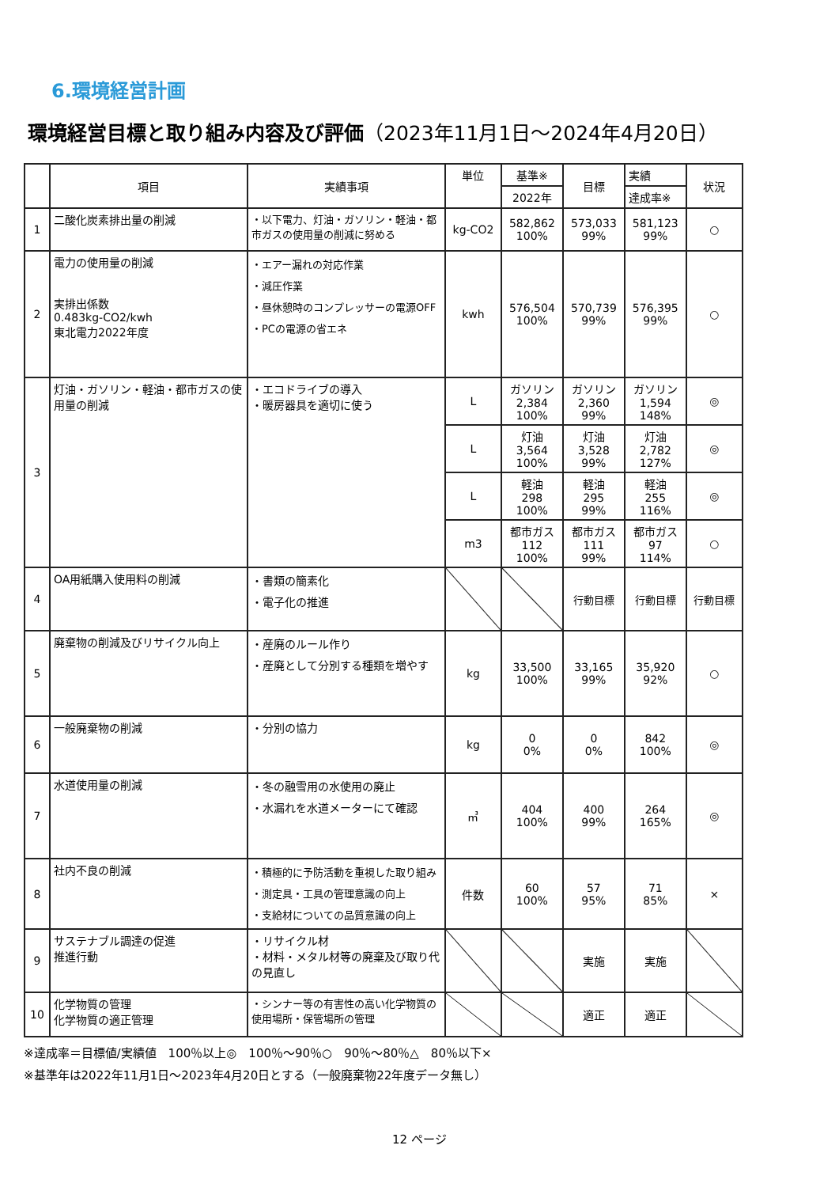6.環境経営計画
環境経営目標と取り組み内容及び評価（2023年11月1日～2024年4月20日）
| | 項目 | 実績事項 | 単位 | 基準※ | 目標 | 実績 | 状況 |
| --- | --- | --- | --- | --- | --- | --- | --- |
| | | | | 2022年 | | 達成率※ | |
| 1 | 二酸化炭素排出量の削減 | ・以下電力、灯油・ガソリン・軽油・都市ガスの使用量の削減に努める | kg-CO2 | 582,862 100% | 573,033 99% | 581,123 99% | ○ |
| 2 | 電力の使用量の削減 実排出係数 0.483kg-CO2/kwh 東北電力2022年度 | ・エアー漏れの対応作業 ・減圧作業 ・昼休憩時のコンプレッサーの電源OFF ・PCの電源の省エネ | kwh | 576,504 100% | 570,739 99% | 576,395 99% | ○ |
| 3 | 灯油・ガソリン・軽油・都市ガスの使用量の削減 | ・エコドライブの導入 ・暖房器具を適切に使う | L | ガソリン 2,384 100% | ガソリン 2,360 99% | ガソリン 1,594 148% | ◎ |
| | | | L | 灯油 3,564 100% | 灯油 3,528 99% | 灯油 2,782 127% | ◎ |
| | | | L | 軽油 298 100% | 軽油 295 99% | 軽油 255 116% | ◎ |
| | | | m3 | 都市ガス 112 100% | 都市ガス 111 99% | 都市ガス 97 114% | ○ |
| 4 | OA用紙購入使用料の削減 | ・書類の簡素化 ・電子化の推進 | | | 行動目標 | 行動目標 | 行動目標 |
| 5 | 廃棄物の削減及びリサイクル向上 | ・産廃のルール作り ・産廃として分別する種類を増やす | kg | 33,500 100% | 33,165 99% | 35,920 92% | ○ |
| 6 | 一般廃棄物の削減 | ・分別の協力 | kg | 0 0% | 0 0% | 842 100% | ◎ |
| 7 | 水道使用量の削減 | ・冬の融雪用の水使用の廃止 ・水漏れを水道メーターにて確認 | ㎥ | 404 100% | 400 99% | 264 165% | ◎ |
| 8 | 社内不良の削減 | ・積極的に予防活動を重視した取り組み ・測定具・工具の管理意識の向上 ・支給材についての品質意識の向上 | 件数 | 60 100% | 57 95% | 71 85% | × |
| 9 | サステナブル調達の促進 推進行動 | ・リサイクル材 ・材料・メタル材等の廃棄及び取り代の見直し | | | 実施 | 実施 | |
| 10 | 化学物質の管理 化学物質の適正管理 | ・シンナー等の有害性の高い化学物質の使用場所・保管場所の管理 | | | 適正 | 適正 | |
※達成率＝目標値/実績値　100％以上◎　100％～90％○　90％～80％△　80％以下×
※基準年は2022年11月1日～2023年4月20日とする（一般廃棄物22年度データ無し）
12 ページ